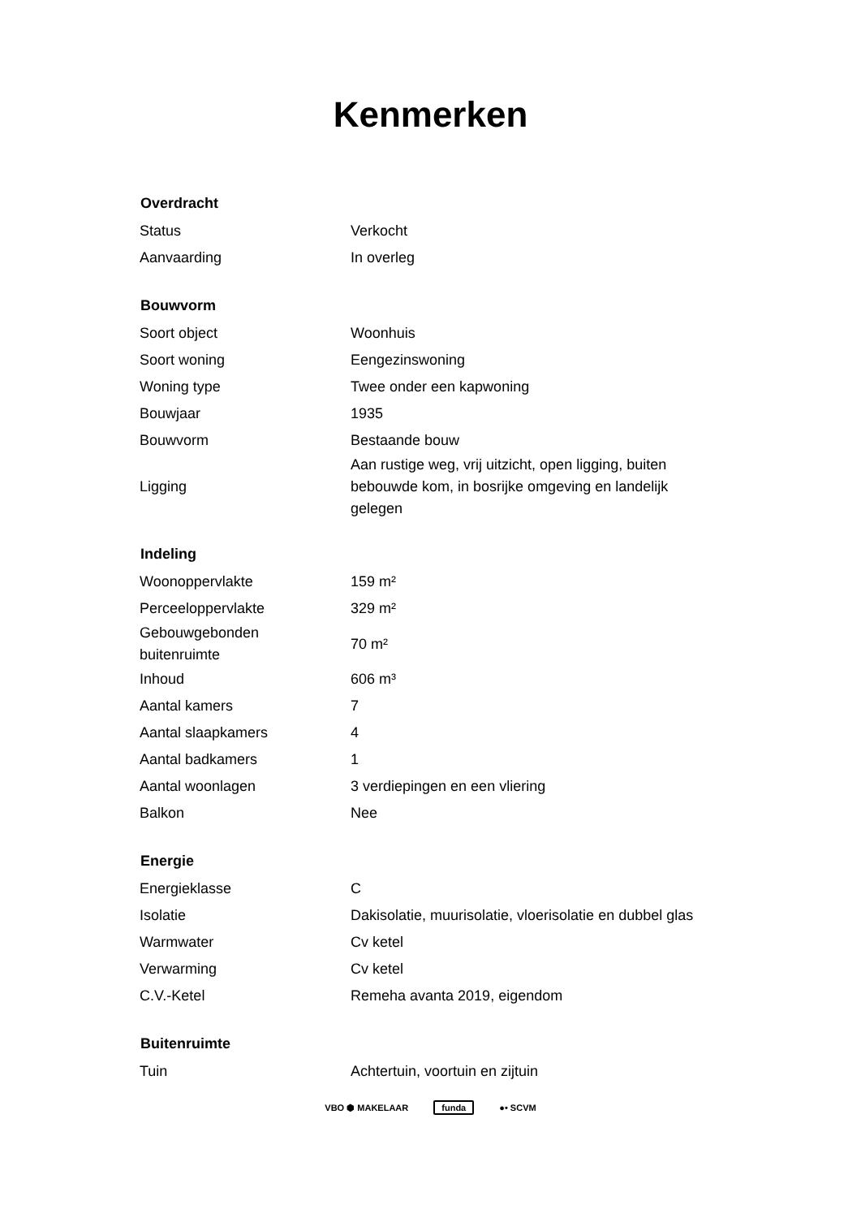Kenmerken
| Overdracht | |
| --- | --- |
| Status | Verkocht |
| Aanvaarding | In overleg |
| Bouwvorm | |
| Soort object | Woonhuis |
| Soort woning | Eengezinswoning |
| Woning type | Twee onder een kapwoning |
| Bouwjaar | 1935 |
| Bouwvorm | Bestaande bouw |
| Ligging | Aan rustige weg, vrij uitzicht, open ligging, buiten bebouwde kom, in bosrijke omgeving en landelijk gelegen |
| Indeling | |
| Woonoppervlakte | 159 m² |
| Perceeloppervlakte | 329 m² |
| Gebouwgebonden buitenruimte | 70 m² |
| Inhoud | 606 m³ |
| Aantal kamers | 7 |
| Aantal slaapkamers | 4 |
| Aantal badkamers | 1 |
| Aantal woonlagen | 3 verdiepingen en een vliering |
| Balkon | Nee |
| Energie | |
| Energieklasse | C |
| Isolatie | Dakisolatie, muurisolatie, vloerisolatie en dubbel glas |
| Warmwater | Cv ketel |
| Verwarming | Cv ketel |
| C.V.-Ketel | Remeha avanta 2019, eigendom |
| Buitenruimte | |
| Tuin | Achtertuin, voortuin en zijtuin |
VBO ⬢ MAKELAAR funda ●• SCVM